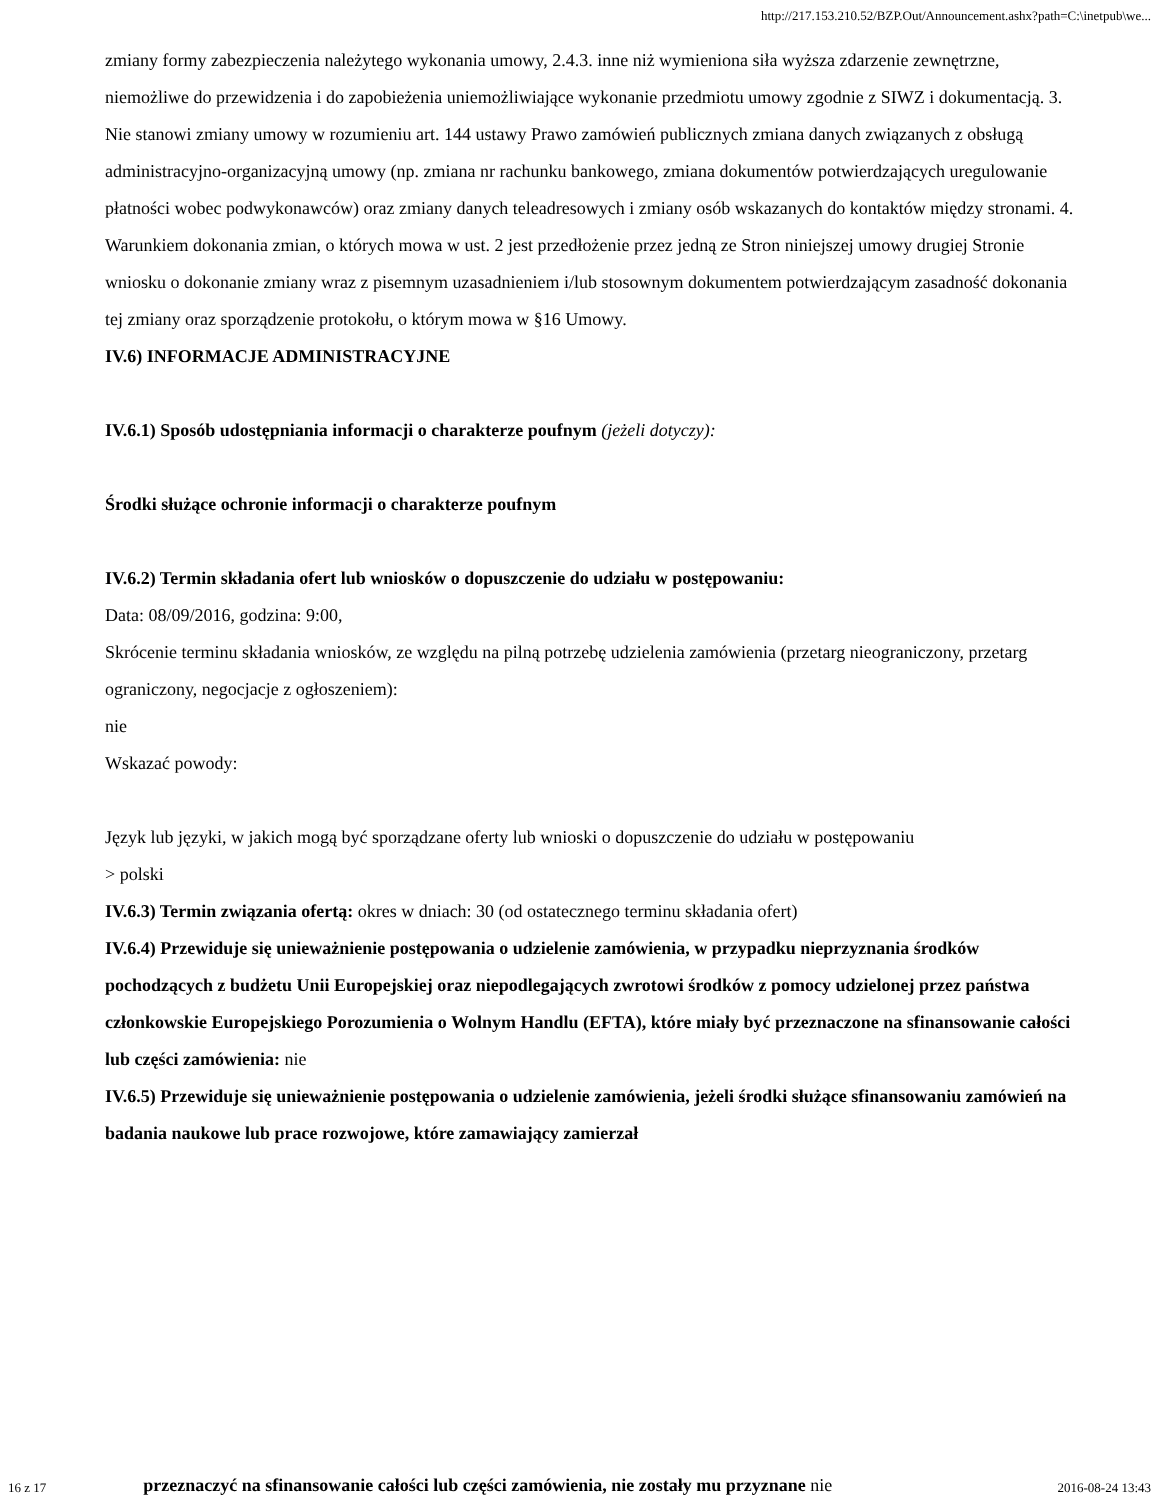http://217.153.210.52/BZP.Out/Announcement.ashx?path=C:\inetpub\we...
zmiany formy zabezpieczenia należytego wykonania umowy, 2.4.3. inne niż wymieniona siła wyższa zdarzenie zewnętrzne, niemożliwe do przewidzenia i do zapobieżenia uniemożliwiające wykonanie przedmiotu umowy zgodnie z SIWZ i dokumentacją. 3. Nie stanowi zmiany umowy w rozumieniu art. 144 ustawy Prawo zamówień publicznych zmiana danych związanych z obsługą administracyjno-organizacyjną umowy (np. zmiana nr rachunku bankowego, zmiana dokumentów potwierdzających uregulowanie płatności wobec podwykonawców) oraz zmiany danych teleadresowych i zmiany osób wskazanych do kontaktów między stronami. 4. Warunkiem dokonania zmian, o których mowa w ust. 2 jest przedłożenie przez jedną ze Stron niniejszej umowy drugiej Stronie wniosku o dokonanie zmiany wraz z pisemnym uzasadnieniem i/lub stosownym dokumentem potwierdzającym zasadność dokonania tej zmiany oraz sporządzenie protokołu, o którym mowa w §16 Umowy.
IV.6) INFORMACJE ADMINISTRACYJNE
IV.6.1) Sposób udostępniania informacji o charakterze poufnym (jeżeli dotyczy):
Środki służące ochronie informacji o charakterze poufnym
IV.6.2) Termin składania ofert lub wniosków o dopuszczenie do udziału w postępowaniu:
Data: 08/09/2016, godzina: 9:00,
Skrócenie terminu składania wniosków, ze względu na pilną potrzebę udzielenia zamówienia (przetarg nieograniczony, przetarg ograniczony, negocjacje z ogłoszeniem):
nie
Wskazać powody:
Język lub języki, w jakich mogą być sporządzane oferty lub wnioski o dopuszczenie do udziału w postępowaniu
> polski
IV.6.3) Termin związania ofertą: okres w dniach: 30 (od ostatecznego terminu składania ofert)
IV.6.4) Przewiduje się unieważnienie postępowania o udzielenie zamówienia, w przypadku nieprzyznania środków pochodzących z budżetu Unii Europejskiej oraz niepodlegających zwrotowi środków z pomocy udzielonej przez państwa członkowskie Europejskiego Porozumienia o Wolnym Handlu (EFTA), które miały być przeznaczone na sfinansowanie całości lub części zamówienia: nie
IV.6.5) Przewiduje się unieważnienie postępowania o udzielenie zamówienia, jeżeli środki służące sfinansowaniu zamówień na badania naukowe lub prace rozwojowe, które zamawiający zamierzał
16 z 17 przeznaczyć na sfinansowanie całości lub części zamówienia, nie zostały mu przyznane nie 2016-08-24 13:43